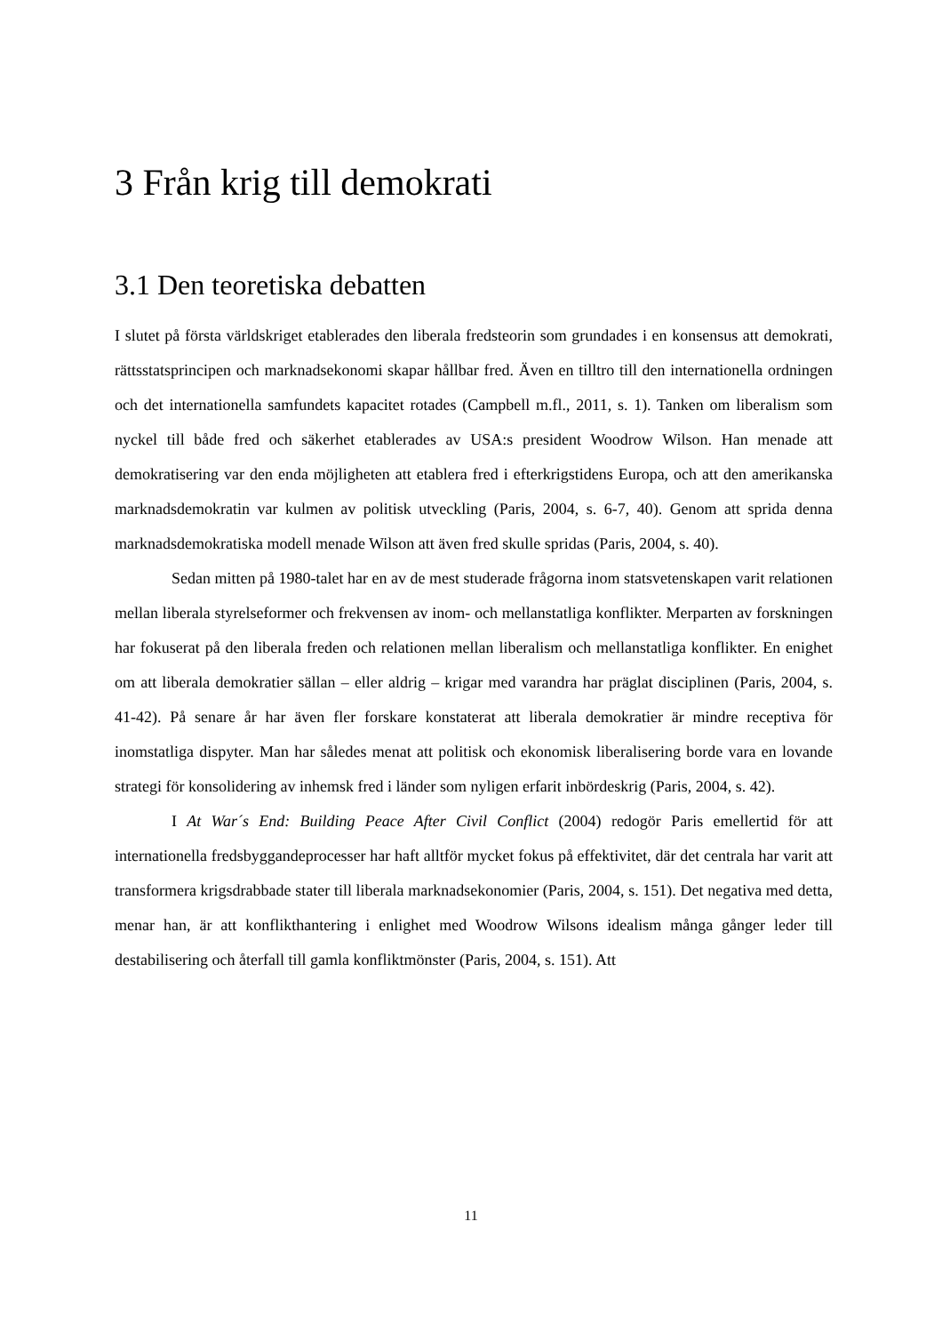3 Från krig till demokrati
3.1 Den teoretiska debatten
I slutet på första världskriget etablerades den liberala fredsteorin som grundades i en konsensus att demokrati, rättsstatsprincipen och marknadsekonomi skapar hållbar fred. Även en tilltro till den internationella ordningen och det internationella samfundets kapacitet rotades (Campbell m.fl., 2011, s. 1). Tanken om liberalism som nyckel till både fred och säkerhet etablerades av USA:s president Woodrow Wilson. Han menade att demokratisering var den enda möjligheten att etablera fred i efterkrigstidens Europa, och att den amerikanska marknadsdemokratin var kulmen av politisk utveckling (Paris, 2004, s. 6-7, 40). Genom att sprida denna marknadsdemokratiska modell menade Wilson att även fred skulle spridas (Paris, 2004, s. 40).
Sedan mitten på 1980-talet har en av de mest studerade frågorna inom statsvetenskapen varit relationen mellan liberala styrelseformer och frekvensen av inom- och mellanstatliga konflikter. Merparten av forskningen har fokuserat på den liberala freden och relationen mellan liberalism och mellanstatliga konflikter. En enighet om att liberala demokratier sällan – eller aldrig – krigar med varandra har präglat disciplinen (Paris, 2004, s. 41-42). På senare år har även fler forskare konstaterat att liberala demokratier är mindre receptiva för inomstatliga dispyter. Man har således menat att politisk och ekonomisk liberalisering borde vara en lovande strategi för konsolidering av inhemsk fred i länder som nyligen erfarit inbördeskrig (Paris, 2004, s. 42).
I At War´s End: Building Peace After Civil Conflict (2004) redogör Paris emellertid för att internationella fredsbyggandeprocesser har haft alltför mycket fokus på effektivitet, där det centrala har varit att transformera krigsdrabbade stater till liberala marknadsekonomier (Paris, 2004, s. 151). Det negativa med detta, menar han, är att konflikthantering i enlighet med Woodrow Wilsons idealism många gånger leder till destabilisering och återfall till gamla konfliktmönster (Paris, 2004, s. 151). Att
11